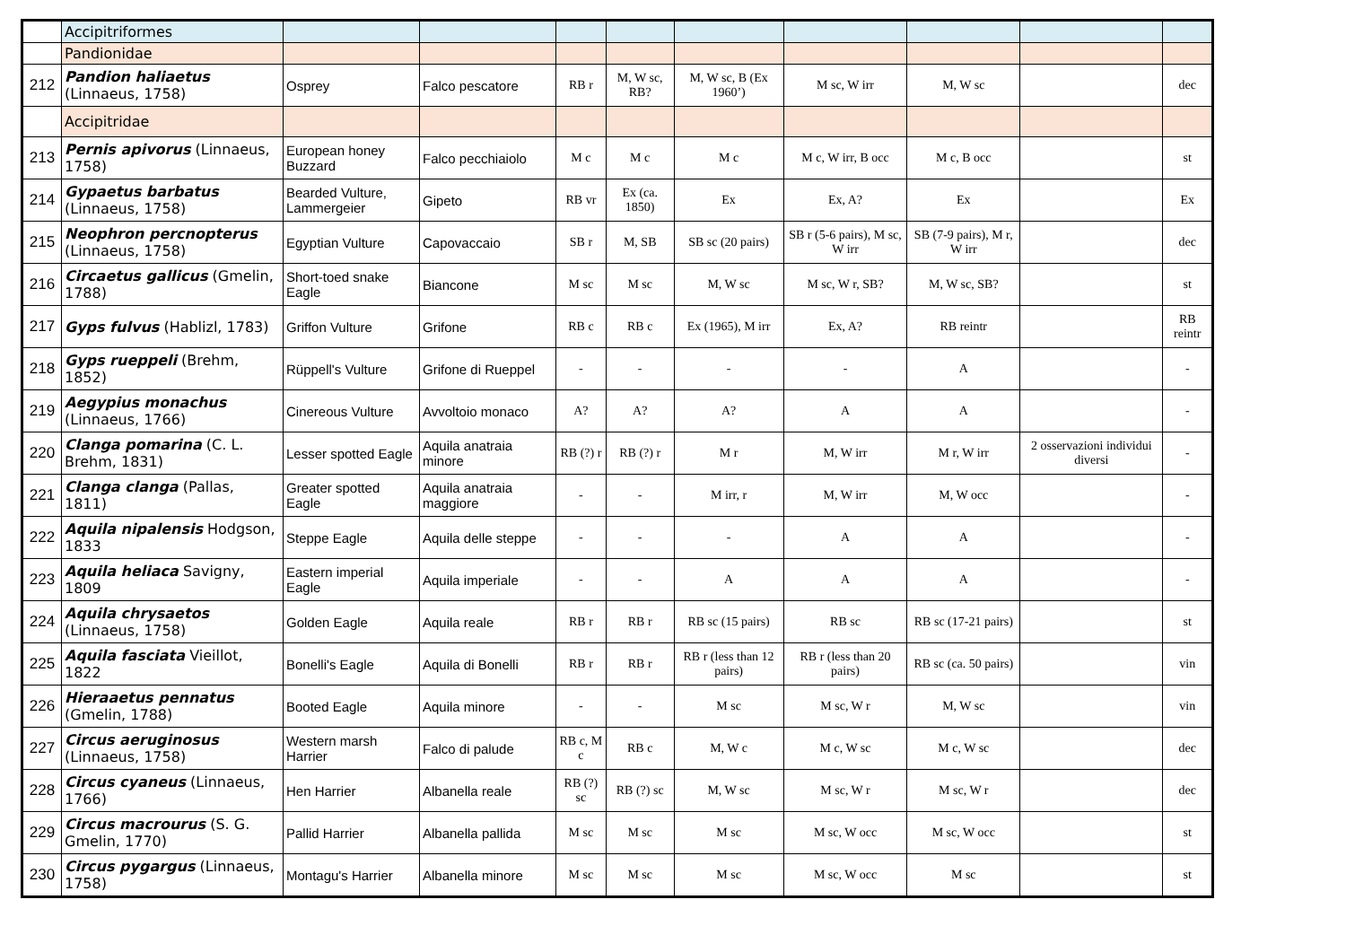| | Accipitriformes | | | | | | | | | |
| | Pandionidae | | | | | | | | | |
| 212 | Pandion haliaetus (Linnaeus, 1758) | Osprey | Falco pescatore | RB r | M, W sc, RB? | M, W sc, B (Ex 1960’) | M sc, W irr | M, W sc | | dec |
| | Accipitridae | | | | | | | | | |
| 213 | Pernis apivorus (Linnaeus, 1758) | European honey Buzzard | Falco pecchiaiolo | M c | M c | M c | M c, W irr, B occ | M c, B occ | | st |
| 214 | Gypaetus barbatus (Linnaeus, 1758) | Bearded Vulture, Lammergeier | Gipeto | RB vr | Ex (ca. 1850) | Ex | Ex, A? | Ex | | Ex |
| 215 | Neophron percnopterus (Linnaeus, 1758) | Egyptian Vulture | Capovaccaio | SB r | M, SB | SB sc (20 pairs) | SB r (5-6 pairs), M sc, W irr | SB (7-9 pairs), M r, W irr | | dec |
| 216 | Circaetus gallicus (Gmelin, 1788) | Short-toed snake Eagle | Biancone | M sc | M sc | M, W sc | M sc, W r, SB? | M, W sc, SB? | | st |
| 217 | Gyps fulvus (Hablizl, 1783) | Griffon Vulture | Grifone | RB c | RB c | Ex (1965), M irr | Ex, A? | RB reintr | | RB reintr |
| 218 | Gyps rueppeli (Brehm, 1852) | Rüppell's Vulture | Grifone di Rueppel | - | - | - | - | A | | - |
| 219 | Aegypius monachus (Linnaeus, 1766) | Cinereous Vulture | Avvoltoio monaco | A? | A? | A? | A | A | | - |
| 220 | Clanga pomarina (C. L. Brehm, 1831) | Lesser spotted Eagle | Aquila anatraia minore | RB (?) r | RB (?) r | M r | M, W irr | M r, W irr | 2 osservazioni individui diversi | - |
| 221 | Clanga clanga (Pallas, 1811) | Greater spotted Eagle | Aquila anatraia maggiore | - | - | M irr, r | M, W irr | M, W occ | | - |
| 222 | Aquila nipalensis Hodgson, 1833 | Steppe Eagle | Aquila delle steppe | - | - | - | A | A | | - |
| 223 | Aquila heliaca Savigny, 1809 | Eastern imperial Eagle | Aquila imperiale | - | - | A | A | A | | - |
| 224 | Aquila chrysaetos (Linnaeus, 1758) | Golden Eagle | Aquila reale | RB r | RB r | RB sc (15 pairs) | RB sc | RB sc (17-21 pairs) | | st |
| 225 | Aquila fasciata Vieillot, 1822 | Bonelli's Eagle | Aquila di Bonelli | RB r | RB r | RB r (less than 12 pairs) | RB r (less than 20 pairs) | RB sc (ca. 50 pairs) | | vin |
| 226 | Hieraaetus pennatus (Gmelin, 1788) | Booted Eagle | Aquila minore | - | - | M sc | M sc, W r | M, W sc | | vin |
| 227 | Circus aeruginosus (Linnaeus, 1758) | Western marsh Harrier | Falco di palude | RB c, M c | RB c | M, W c | M c, W sc | M c, W sc | | dec |
| 228 | Circus cyaneus (Linnaeus, 1766) | Hen Harrier | Albanella reale | RB (?) sc | RB (?) sc | M, W sc | M sc, W r | M sc, W r | | dec |
| 229 | Circus macrourus (S. G. Gmelin, 1770) | Pallid Harrier | Albanella pallida | M sc | M sc | M sc | M sc, W occ | M sc, W occ | | st |
| 230 | Circus pygargus (Linnaeus, 1758) | Montagu's Harrier | Albanella minore | M sc | M sc | M sc | M sc, W occ | M sc | | st |